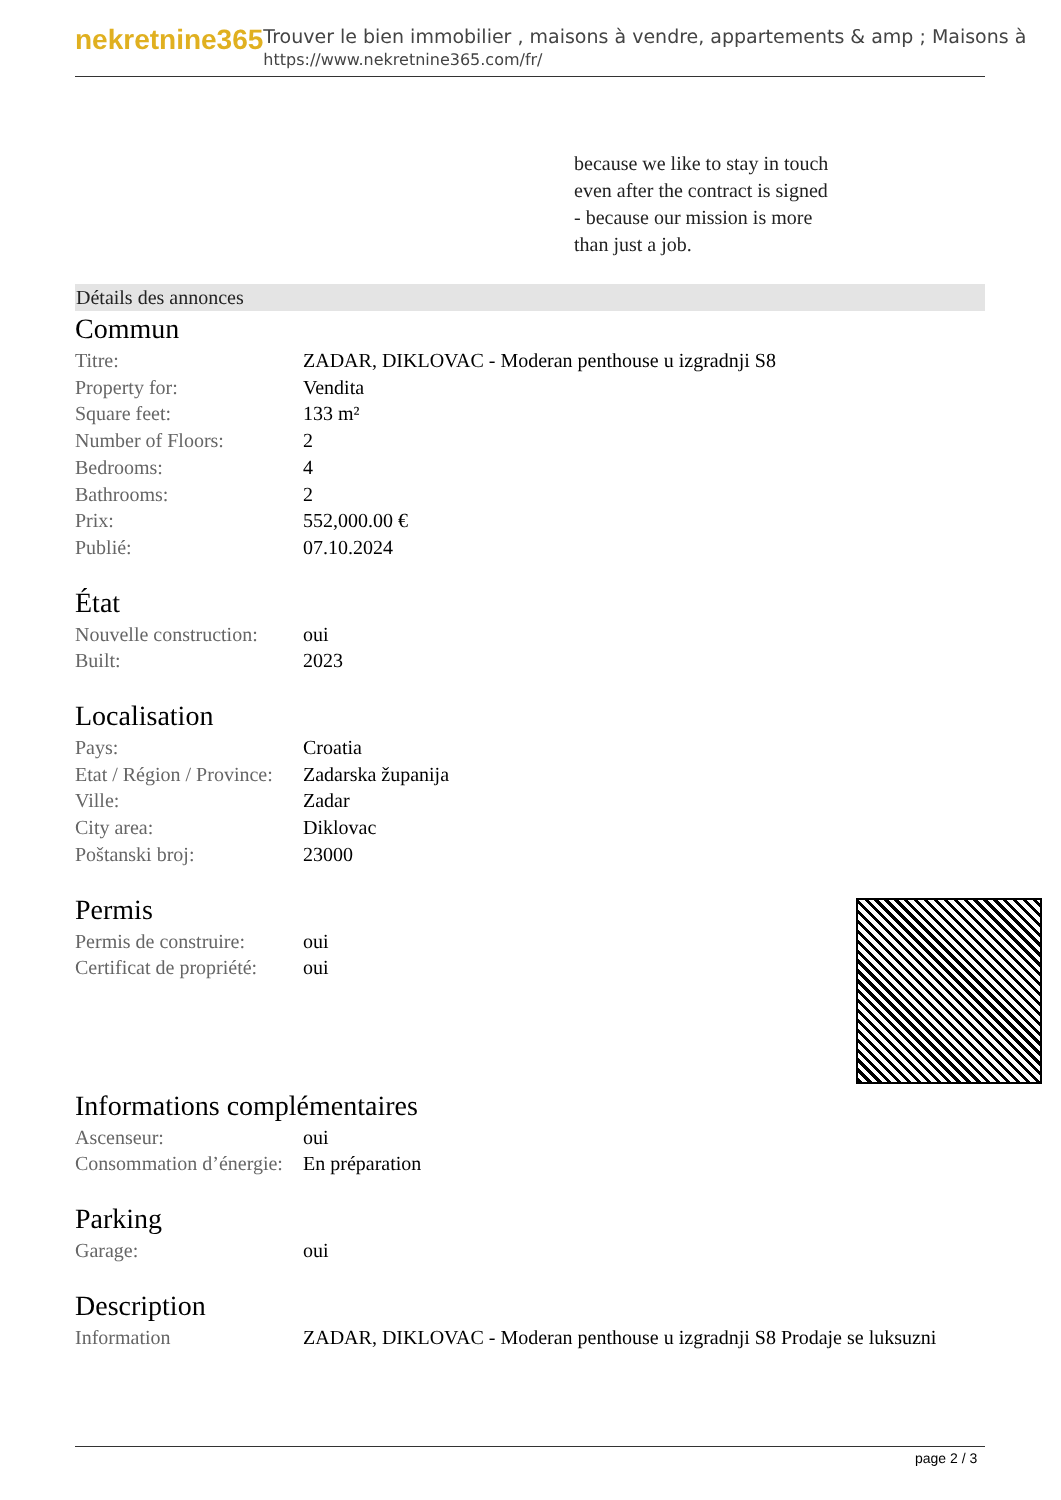nekretnine365
Trouver le bien immobilier , maisons à vendre, appartements & amp ; Maisons à
https://www.nekretnine365.com/fr/
because we like to stay in touch
even after the contract is signed
- because our mission is more
than just a job.
Détails des annonces
Commun
| Titre: | ZADAR, DIKLOVAC - Moderan penthouse u izgradnji S8 |
| Property for: | Vendita |
| Square feet: | 133 m² |
| Number of Floors: | 2 |
| Bedrooms: | 4 |
| Bathrooms: | 2 |
| Prix: | 552,000.00 € |
| Publié: | 07.10.2024 |
État
| Nouvelle construction: | oui |
| Built: | 2023 |
Localisation
| Pays: | Croatia |
| Etat / Région / Province: | Zadarska županija |
| Ville: | Zadar |
| City area: | Diklovac |
| Poštanski broj: | 23000 |
Permis
| Permis de construire: | oui |
| Certificat de propriété: | oui |
Informations complémentaires
| Ascenseur: | oui |
| Consommation d’énergie: | En préparation |
Parking
| Garage: | oui |
Description
| Information | ZADAR, DIKLOVAC - Moderan penthouse u izgradnji S8 Prodaje se luksuzni |
page 2 / 3